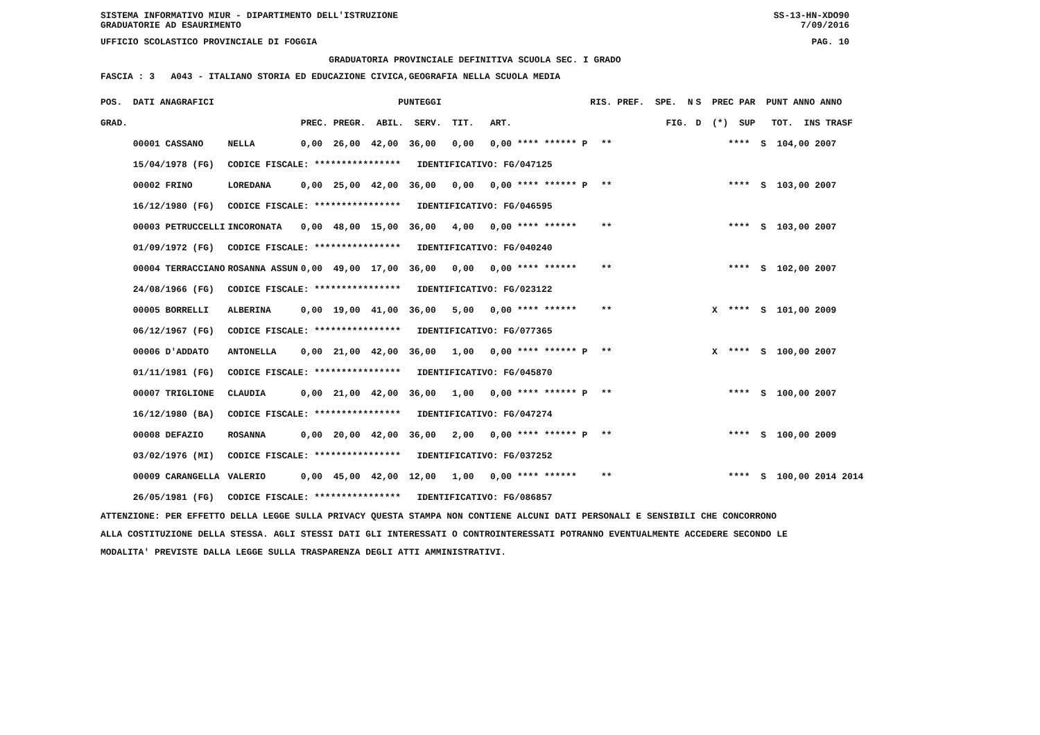SISTEMA INFORMATIVO MIUR - DIPARTIMENTO DELL'ISTRUZIONE
GRADUATORIE AD ESAURIMENTO SS-13-HN-XDO90
7/09/2016
UFFICIO SCOLASTICO PROVINCIALE DI FOGGIA PAG. 10
GRADUATORIA PROVINCIALE DEFINITIVA SCUOLA SEC. I GRADO
FASCIA : 3 A043 - ITALIANO STORIA ED EDUCAZIONE CIVICA,GEOGRAFIA NELLA SCUOLA MEDIA
| POS. DATI ANAGRAFICI | | PUNTEGGI | RIS. PREF. SPE. N | S PREC PAR PUNT ANNO ANNO |
| --- | --- | --- | --- | --- |
| GRAD. | | PREC. PREGR. ABIL. SERV. TIT. ART. | FIG. | D (*) SUP TOT. INS TRASF |
| 00001 CASSANO | NELLA | 0,00 26,00 42,00 36,00 0,00 0,00 **** ****** P | ** | **** S 104,00 2007 |
| 15/04/1978 (FG) | CODICE FISCALE: **************** IDENTIFICATIVO: FG/047125 | | | |
| 00002 FRINO | LOREDANA | 0,00 25,00 42,00 36,00 0,00 0,00 **** ****** P | ** | **** S 103,00 2007 |
| 16/12/1980 (FG) | CODICE FISCALE: **************** IDENTIFICATIVO: FG/046595 | | | |
| 00003 PETRUCCELLI | INCORONATA | 0,00 48,00 15,00 36,00 4,00 0,00 **** ****** | ** | **** S 103,00 2007 |
| 01/09/1972 (FG) | CODICE FISCALE: **************** IDENTIFICATIVO: FG/040240 | | | |
| 00004 TERRACCIANO | ROSANNA ASSUN | 0,00 49,00 17,00 36,00 0,00 0,00 **** ****** | ** | **** S 102,00 2007 |
| 24/08/1966 (FG) | CODICE FISCALE: **************** IDENTIFICATIVO: FG/023122 | | | |
| 00005 BORRELLI | ALBERINA | 0,00 19,00 41,00 36,00 5,00 0,00 **** ****** | ** | X **** S 101,00 2009 |
| 06/12/1967 (FG) | CODICE FISCALE: **************** IDENTIFICATIVO: FG/077365 | | | |
| 00006 D'ADDATO | ANTONELLA | 0,00 21,00 42,00 36,00 1,00 0,00 **** ****** P | ** | X **** S 100,00 2007 |
| 01/11/1981 (FG) | CODICE FISCALE: **************** IDENTIFICATIVO: FG/045870 | | | |
| 00007 TRIGLIONE | CLAUDIA | 0,00 21,00 42,00 36,00 1,00 0,00 **** ****** P | ** | **** S 100,00 2007 |
| 16/12/1980 (BA) | CODICE FISCALE: **************** IDENTIFICATIVO: FG/047274 | | | |
| 00008 DEFAZIO | ROSANNA | 0,00 20,00 42,00 36,00 2,00 0,00 **** ****** P | ** | **** S 100,00 2009 |
| 03/02/1976 (MI) | CODICE FISCALE: **************** IDENTIFICATIVO: FG/037252 | | | |
| 00009 CARANGELLA | VALERIO | 0,00 45,00 42,00 12,00 1,00 0,00 **** ****** | ** | **** S 100,00 2014 2014 |
| 26/05/1981 (FG) | CODICE FISCALE: **************** IDENTIFICATIVO: FG/086857 | | | |
ATTENZIONE: PER EFFETTO DELLA LEGGE SULLA PRIVACY QUESTA STAMPA NON CONTIENE ALCUNI DATI PERSONALI E SENSIBILI CHE CONCORRONO ALLA COSTITUZIONE DELLA STESSA. AGLI STESSI DATI GLI INTERESSATI O CONTROINTERESSATI POTRANNO EVENTUALMENTE ACCEDERE SECONDO LE MODALITA' PREVISTE DALLA LEGGE SULLA TRASPARENZA DEGLI ATTI AMMINISTRATIVI.